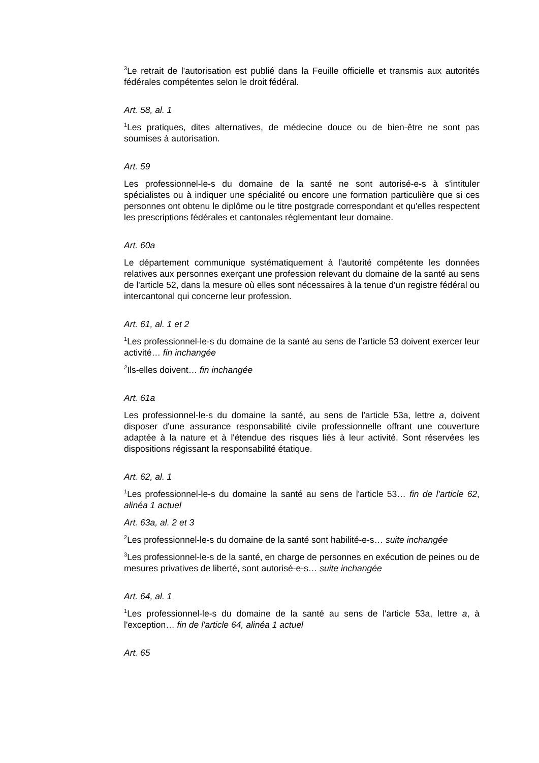<sup>3</sup> Le retrait de l'autorisation est publié dans la Feuille officielle et transmis aux autorités fédérales compétentes selon le droit fédéral.
Art. 58, al. 1
<sup>1</sup> Les pratiques, dites alternatives, de médecine douce ou de bien-être ne sont pas soumises à autorisation.
Art. 59
Les professionnel-le-s du domaine de la santé ne sont autorisé-e-s à s'intituler spécialistes ou à indiquer une spécialité ou encore une formation particulière que si ces personnes ont obtenu le diplôme ou le titre postgrade correspondant et qu'elles respectent les prescriptions fédérales et cantonales réglementant leur domaine.
Art. 60a
Le département communique systématiquement à l'autorité compétente les données relatives aux personnes exerçant une profession relevant du domaine de la santé au sens de l'article 52, dans la mesure où elles sont nécessaires à la tenue d'un registre fédéral ou intercantonal qui concerne leur profession.
Art. 61, al. 1 et 2
<sup>1</sup> Les professionnel-le-s du domaine de la santé au sens de l’article 53 doivent exercer leur activité… fin inchangée
<sup>2</sup> Ils-elles doivent… fin inchangée
Art. 61a
Les professionnel-le-s du domaine la santé, au sens de l'article 53a, lettre a, doivent disposer d'une assurance responsabilité civile professionnelle offrant une couverture adaptée à la nature et à l'étendue des risques liés à leur activité. Sont réservées les dispositions régissant la responsabilité étatique.
Art. 62, al. 1
<sup>1</sup> Les professionnel-le-s du domaine la santé au sens de l'article 53… fin de l'article 62, alinéa 1 actuel
Art. 63a, al. 2 et 3
<sup>2</sup> Les professionnel-le-s du domaine de la santé sont habilité-e-s… suite inchangée
<sup>3</sup> Les professionnel-le-s de la santé, en charge de personnes en exécution de peines ou de mesures privatives de liberté, sont autorisé-e-s… suite inchangée
Art. 64, al. 1
<sup>1</sup> Les professionnel-le-s du domaine de la santé au sens de l'article 53a, lettre a, à l'exception… fin de l'article 64, alinéa 1 actuel
Art. 65